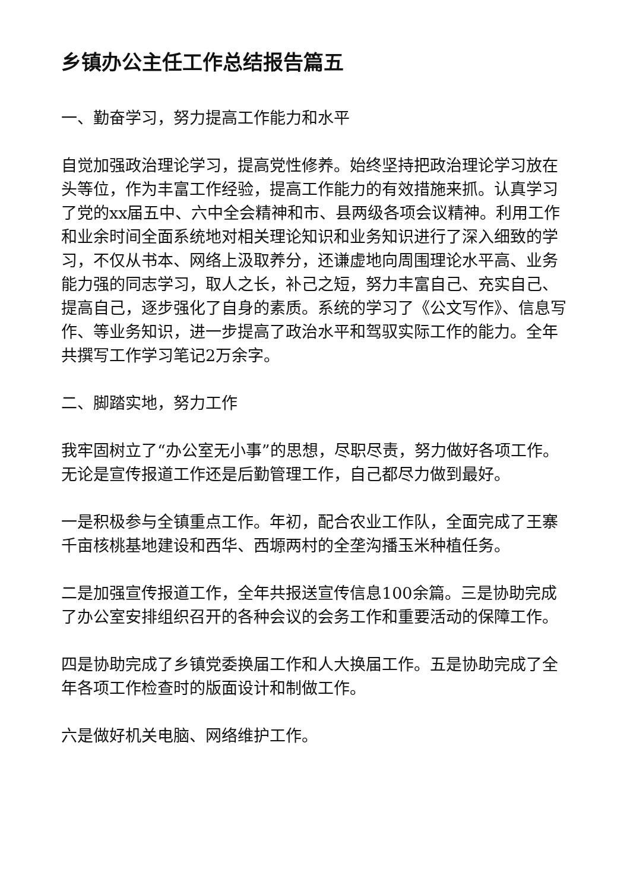乡镇办公主任工作总结报告篇五
一、勤奋学习，努力提高工作能力和水平
自觉加强政治理论学习，提高党性修养。始终坚持把政治理论学习放在头等位，作为丰富工作经验，提高工作能力的有效措施来抓。认真学习了党的xx届五中、六中全会精神和市、县两级各项会议精神。利用工作和业余时间全面系统地对相关理论知识和业务知识进行了深入细致的学习，不仅从书本、网络上汲取养分，还谦虚地向周围理论水平高、业务能力强的同志学习，取人之长，补己之短，努力丰富自己、充实自己、提高自己，逐步强化了自身的素质。系统的学习了《公文写作》、信息写作、等业务知识，进一步提高了政治水平和驾驭实际工作的能力。全年共撰写工作学习笔记2万余字。
二、脚踏实地，努力工作
我牢固树立了“办公室无小事”的思想，尽职尽责，努力做好各项工作。无论是宣传报道工作还是后勤管理工作，自己都尽力做到最好。
一是积极参与全镇重点工作。年初，配合农业工作队，全面完成了王寨千亩核桃基地建设和西华、西塬两村的全垄沟播玉米种植任务。
二是加强宣传报道工作，全年共报送宣传信息100余篇。三是协助完成了办公室安排组织召开的各种会议的会务工作和重要活动的保障工作。
四是协助完成了乡镇党委换届工作和人大换届工作。五是协助完成了全年各项工作检查时的版面设计和制做工作。
六是做好机关电脑、网络维护工作。